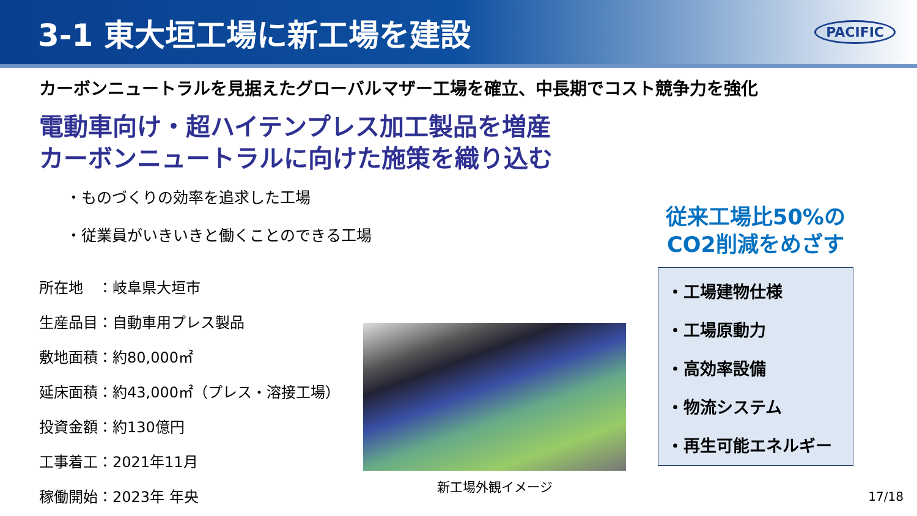3-1 東大垣工場に新工場を建設
PACIFIC
カーボンニュートラルを見据えたグローバルマザー工場を確立、中長期でコスト競争力を強化
電動車向け・超ハイテンプレス加工製品を増産
カーボンニュートラルに向けた施策を織り込む
・ものづくりの効率を追求した工場
・従業員がいきいきと働くことのできる工場
所在地　：岐阜県大垣市
生産品目：自動車用プレス製品
敷地面積：約80,000㎡
延床面積：約43,000㎡（プレス・溶接工場）
投資金額：約130億円
工事着工：2021年11月
稼働開始：2023年 年央
新工場外観イメージ
従来工場比50%の
CO2削減をめざす
・工場建物仕様
・工場原動力
・高効率設備
・物流システム
・再生可能エネルギー
17/18